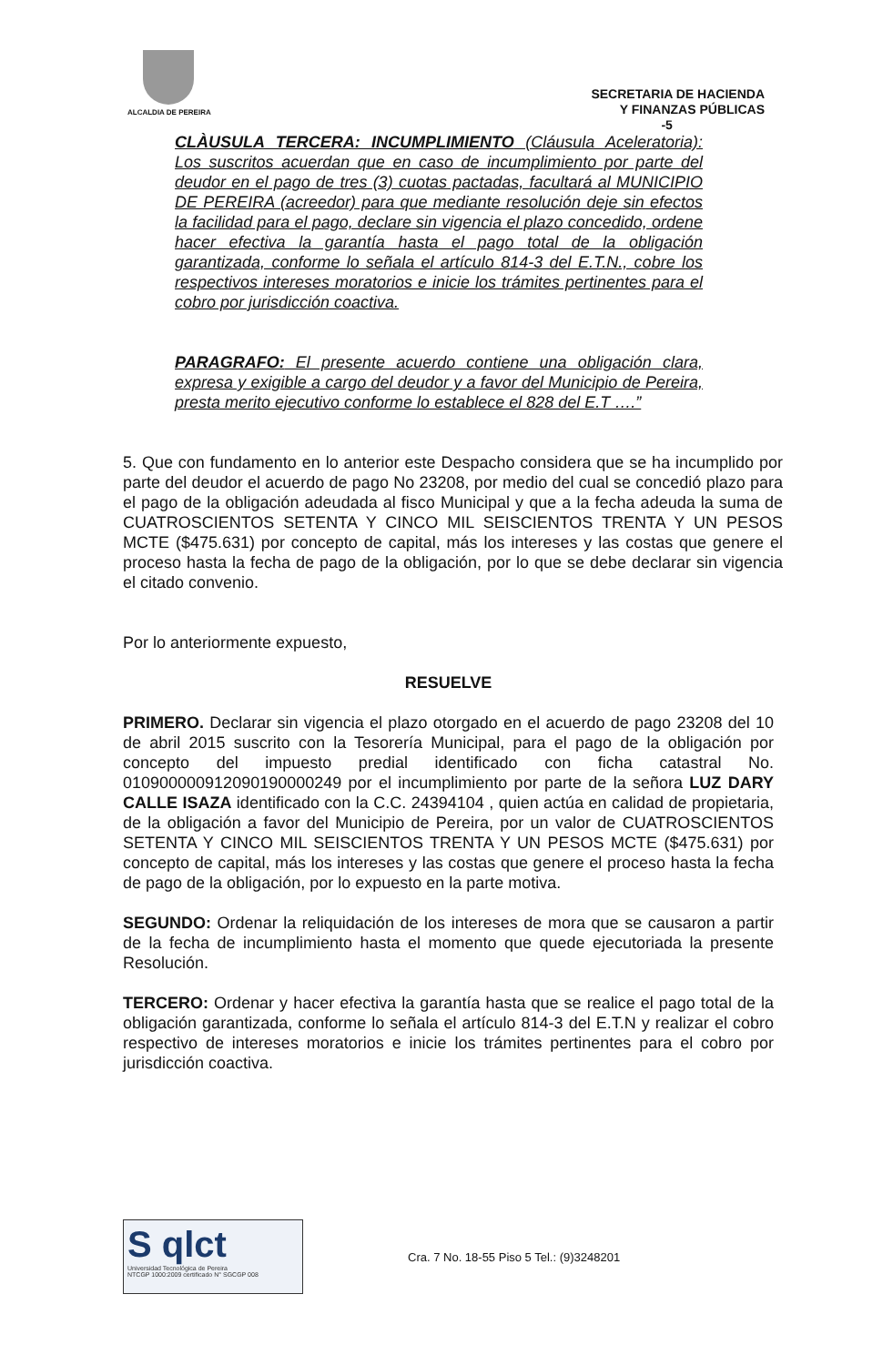ALCALDIA DE PEREIRA
SECRETARIA DE HACIENDA
Y FINANZAS PÚBLICAS
-5
CLÀUSULA TERCERA: INCUMPLIMIENTO (Cláusula Aceleratoria): Los suscritos acuerdan que en caso de incumplimiento por parte del deudor en el pago de tres (3) cuotas pactadas, facultará al MUNICIPIO DE PEREIRA (acreedor) para que mediante resolución deje sin efectos la facilidad para el pago, declare sin vigencia el plazo concedido, ordene hacer efectiva la garantía hasta el pago total de la obligación garantizada, conforme lo señala el artículo 814-3 del E.T.N., cobre los respectivos intereses moratorios e inicie los trámites pertinentes para el cobro por jurisdicción coactiva.
PARAGRAFO: El presente acuerdo contiene una obligación clara, expresa y exigible a cargo del deudor y a favor del Municipio de Pereira, presta merito ejecutivo conforme lo establece el 828 del E.T ….”
5. Que con fundamento en lo anterior este Despacho considera que se ha incumplido por parte del deudor el acuerdo de pago No 23208, por medio del cual se concedió plazo para el pago de la obligación adeudada al fisco Municipal y que a la fecha adeuda la suma de CUATROSCIENTOS SETENTA Y CINCO MIL SEISCIENTOS TRENTA Y UN PESOS MCTE ($475.631) por concepto de capital, más los intereses y las costas que genere el proceso hasta la fecha de pago de la obligación, por lo que se debe declarar sin vigencia el citado convenio.
Por lo anteriormente expuesto,
RESUELVE
PRIMERO. Declarar sin vigencia el plazo otorgado en el acuerdo de pago 23208 del 10 de abril 2015 suscrito con la Tesorería Municipal, para el pago de la obligación por concepto del impuesto predial identificado con ficha catastral No. 010900000912090190000249 por el incumplimiento por parte de la señora LUZ DARY CALLE ISAZA identificado con la C.C. 24394104 , quien actúa en calidad de propietaria, de la obligación a favor del Municipio de Pereira, por un valor de CUATROSCIENTOS SETENTA Y CINCO MIL SEISCIENTOS TRENTA Y UN PESOS MCTE ($475.631) por concepto de capital, más los intereses y las costas que genere el proceso hasta la fecha de pago de la obligación, por lo expuesto en la parte motiva.
SEGUNDO: Ordenar la reliquidación de los intereses de mora que se causaron a partir de la fecha de incumplimiento hasta el momento que quede ejecutoriada la presente Resolución.
TERCERO: Ordenar y hacer efectiva la garantía hasta que se realice el pago total de la obligación garantizada, conforme lo señala el artículo 814-3 del E.T.N y realizar el cobro respectivo de intereses moratorios e inicie los trámites pertinentes para el cobro por jurisdicción coactiva.
S qlct
Universidad Tecnológica de Pereira
NTCGP 1000:2009 certificado N° SGCGP 008
Cra. 7 No. 18-55 Piso 5 Tel.: (9)3248201